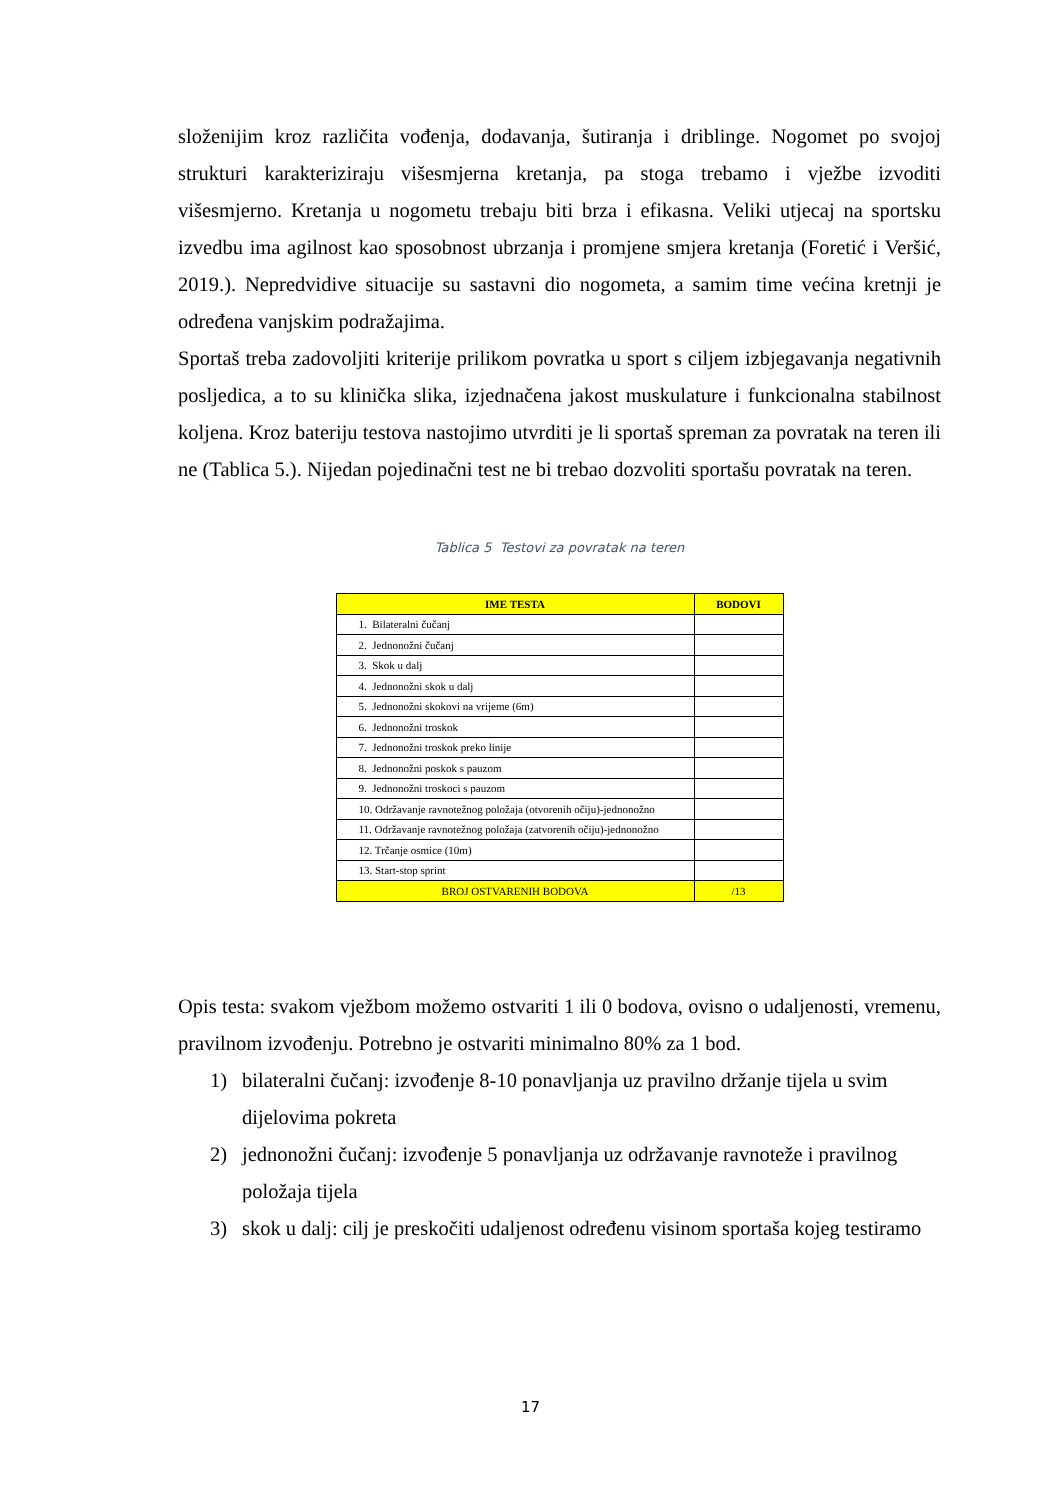složenijim kroz različita vođenja, dodavanja, šutiranja i driblinge. Nogomet po svojoj strukturi karakteriziraju višesmjerna kretanja, pa stoga trebamo i vježbe izvoditi višesmjerno. Kretanja u nogometu trebaju biti brza i efikasna. Veliki utjecaj na sportsku izvedbu ima agilnost kao sposobnost ubrzanja i promjene smjera kretanja (Foretić i Veršić, 2019.). Nepredvidive situacije su sastavni dio nogometa, a samim time većina kretnji je određena vanjskim podražajima.
Sportaš treba zadovoljiti kriterije prilikom povratka u sport s ciljem izbjegavanja negativnih posljedica, a to su klinička slika, izjednačena jakost muskulature i funkcionalna stabilnost koljena. Kroz bateriju testova nastojimo utvrditi je li sportaš spreman za povratak na teren ili ne (Tablica 5.). Nijedan pojedinačni test ne bi trebao dozvoliti sportašu povratak na teren.
Tablica 5 Testovi za povratak na teren
| IME TESTA | BODOVI |
| --- | --- |
| 1. Bilateralni čučanj | |
| 2. Jednonožni čučanj | |
| 3. Skok u dalj | |
| 4. Jednonožni skok u dalj | |
| 5. Jednonožni skokovi na vrijeme (6m) | |
| 6. Jednonožni troskok | |
| 7. Jednonožni troskok preko linije | |
| 8. Jednonožni poskok s pauzom | |
| 9. Jednonožni troskoci s pauzom | |
| 10. Održavanje ravnotežnog položaja (otvorenih očiju)-jednonožno | |
| 11. Održavanje ravnotežnog položaja (zatvorenih očiju)-jednonožno | |
| 12. Trčanje osmice (10m) | |
| 13. Start-stop sprint | |
| BROJ OSTVARENIH BODOVA | /13 |
Opis testa: svakom vježbom možemo ostvariti 1 ili 0 bodova, ovisno o udaljenosti, vremenu, pravilnom izvođenju. Potrebno je ostvariti minimalno 80% za 1 bod.
1) bilateralni čučanj: izvođenje 8-10 ponavljanja uz pravilno držanje tijela u svim dijelovima pokreta
2) jednonožni čučanj: izvođenje 5 ponavljanja uz održavanje ravnoteže i pravilnog položaja tijela
3) skok u dalj: cilj je preskočiti udaljenost određenu visinom sportaša kojeg testiramo
17